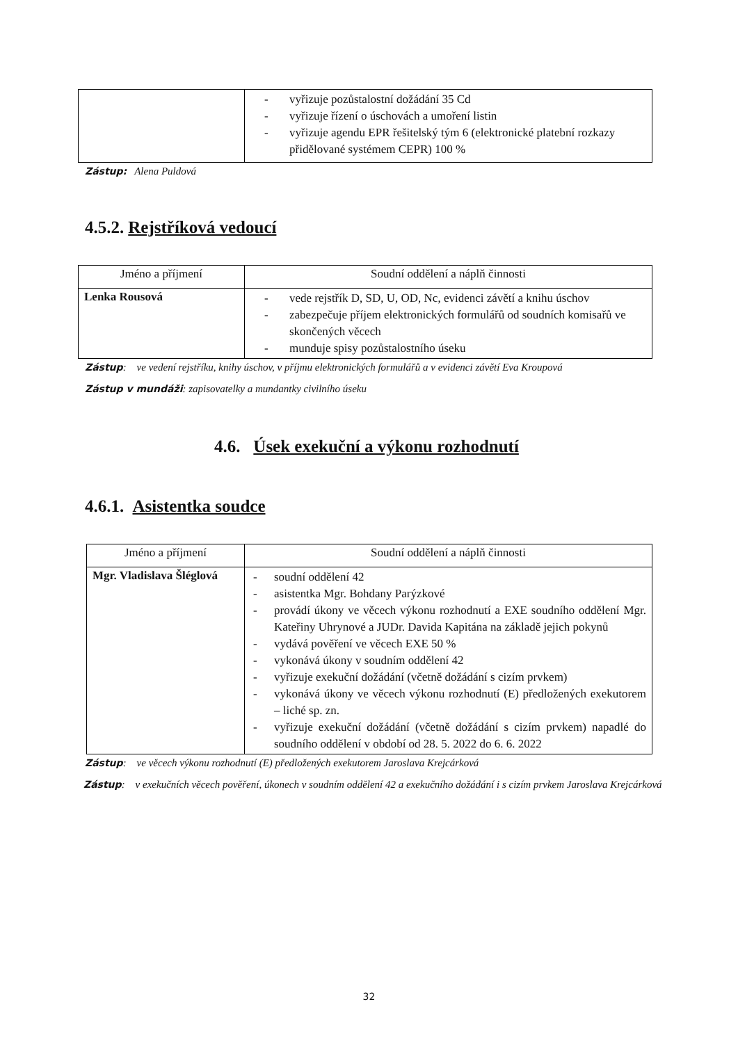| | - vyřizuje pozůstalostní dožádání 35 Cd - vyřizuje řízení o úschovách a umoření listin - vyřizuje agendu EPR řešitelský tým 6 (elektronické platební rozkazy přidělované systémem CEPR) 100 % |
Zástup: Alena Puldová
4.5.2. Rejstříková vedoucí
| Jméno a příjmení | Soudní oddělení a náplň činnosti |
| Lenka Rousová | - vede rejstřík D, SD, U, OD, Nc, evidenci závětí a knihu úschov - zabezpečuje příjem elektronických formulářů od soudních komisařů ve skončených věcech - munduje spisy pozůstalostního úseku |
Zástup: ve vedení rejstříku, knihy úschov, v příjmu elektronických formulářů a v evidenci závětí Eva Kroupová
Zástup v mundáži: zapisovatelky a mundantky civilního úseku
4.6. Úsek exekuční a výkonu rozhodnutí
4.6.1. Asistentka soudce
| Jméno a příjmení | Soudní oddělení a náplň činnosti |
| Mgr. Vladislava Šléglová | - soudní oddělení 42 - asistentka Mgr. Bohdany Parýzkové - provádí úkony ve věcech výkonu rozhodnutí a EXE soudního oddělení Mgr. Kateřiny Uhrynové a JUDr. Davida Kapitána na základě jejich pokynů - vydává pověření ve věcech EXE 50 % - vykonává úkony v soudním oddělení 42 - vyřizuje exekuční dožádání (včetně dožádání s cizím prvkem) - vykonává úkony ve věcech výkonu rozhodnutí (E) předložených exekutorem – liché sp. zn. - vyřizuje exekuční dožádání (včetně dožádání s cizím prvkem) napadlé do soudního oddělení v období od 28. 5. 2022 do 6. 6. 2022 |
Zástup: ve věcech výkonu rozhodnutí (E) předložených exekutorem Jaroslava Krejcárková
Zástup: v exekučních věcech pověření, úkonech v soudním oddělení 42 a exekučního dožádání i s cizím prvkem Jaroslava Krejcárková
32